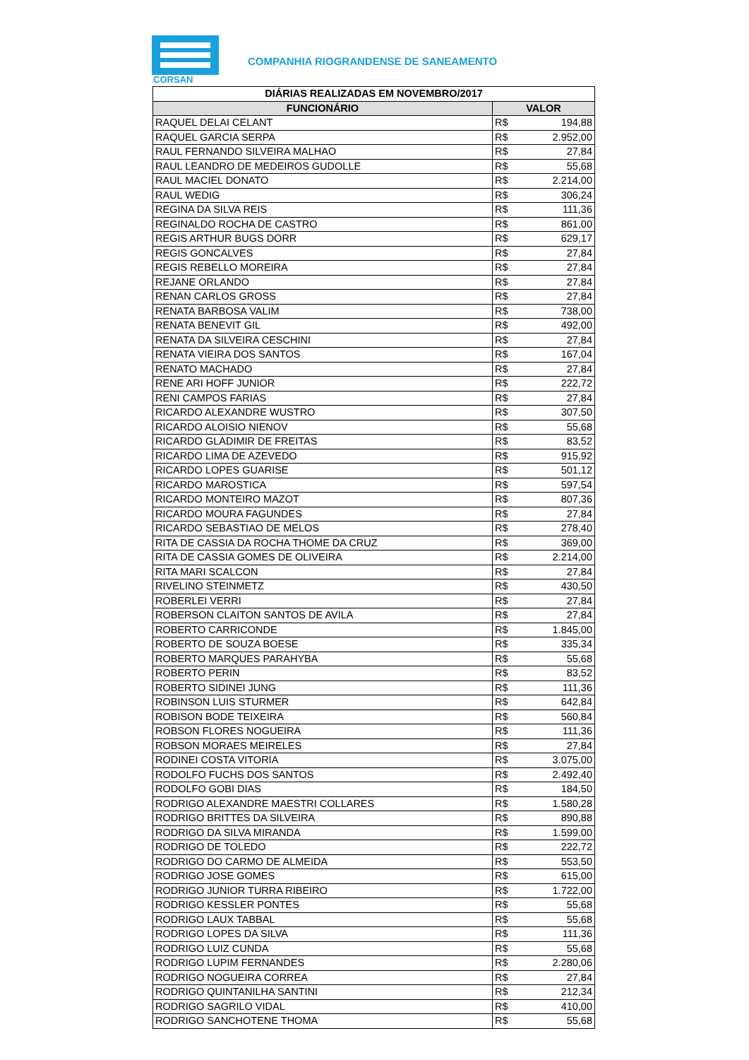CORSAN
COMPANHIA RIOGRANDENSE DE SANEAMENTO
| DIÁRIAS REALIZADAS EM NOVEMBRO/2017 | | |
| --- | --- | --- |
| FUNCIONÁRIO | VALOR | |
| RAQUEL DELAI CELANT | R$ | 194,88 |
| RAQUEL GARCIA SERPA | R$ | 2.952,00 |
| RAUL FERNANDO SILVEIRA MALHAO | R$ | 27,84 |
| RAUL LEANDRO DE MEDEIROS GUDOLLE | R$ | 55,68 |
| RAUL MACIEL DONATO | R$ | 2.214,00 |
| RAUL WEDIG | R$ | 306,24 |
| REGINA DA SILVA REIS | R$ | 111,36 |
| REGINALDO ROCHA DE CASTRO | R$ | 861,00 |
| REGIS ARTHUR BUGS DORR | R$ | 629,17 |
| REGIS GONCALVES | R$ | 27,84 |
| REGIS REBELLO MOREIRA | R$ | 27,84 |
| REJANE ORLANDO | R$ | 27,84 |
| RENAN CARLOS GROSS | R$ | 27,84 |
| RENATA BARBOSA VALIM | R$ | 738,00 |
| RENATA BENEVIT GIL | R$ | 492,00 |
| RENATA DA SILVEIRA CESCHINI | R$ | 27,84 |
| RENATA VIEIRA DOS SANTOS | R$ | 167,04 |
| RENATO MACHADO | R$ | 27,84 |
| RENE ARI HOFF JUNIOR | R$ | 222,72 |
| RENI CAMPOS FARIAS | R$ | 27,84 |
| RICARDO ALEXANDRE WUSTRO | R$ | 307,50 |
| RICARDO ALOISIO NIENOV | R$ | 55,68 |
| RICARDO GLADIMIR DE FREITAS | R$ | 83,52 |
| RICARDO LIMA DE AZEVEDO | R$ | 915,92 |
| RICARDO LOPES GUARISE | R$ | 501,12 |
| RICARDO MAROSTICA | R$ | 597,54 |
| RICARDO MONTEIRO MAZOT | R$ | 807,36 |
| RICARDO MOURA FAGUNDES | R$ | 27,84 |
| RICARDO SEBASTIAO DE MELOS | R$ | 278,40 |
| RITA DE CASSIA DA ROCHA THOME DA CRUZ | R$ | 369,00 |
| RITA DE CASSIA GOMES DE OLIVEIRA | R$ | 2.214,00 |
| RITA MARI SCALCON | R$ | 27,84 |
| RIVELINO STEINMETZ | R$ | 430,50 |
| ROBERLEI VERRI | R$ | 27,84 |
| ROBERSON CLAITON SANTOS DE AVILA | R$ | 27,84 |
| ROBERTO CARRICONDE | R$ | 1.845,00 |
| ROBERTO DE SOUZA BOESE | R$ | 335,34 |
| ROBERTO MARQUES PARAHYBA | R$ | 55,68 |
| ROBERTO PERIN | R$ | 83,52 |
| ROBERTO SIDINEI JUNG | R$ | 111,36 |
| ROBINSON LUIS STURMER | R$ | 642,84 |
| ROBISON BODE TEIXEIRA | R$ | 560,84 |
| ROBSON FLORES NOGUEIRA | R$ | 111,36 |
| ROBSON MORAES MEIRELES | R$ | 27,84 |
| RODINEI COSTA VITORIA | R$ | 3.075,00 |
| RODOLFO FUCHS DOS SANTOS | R$ | 2.492,40 |
| RODOLFO GOBI DIAS | R$ | 184,50 |
| RODRIGO ALEXANDRE MAESTRI COLLARES | R$ | 1.580,28 |
| RODRIGO BRITTES DA SILVEIRA | R$ | 890,88 |
| RODRIGO DA SILVA MIRANDA | R$ | 1.599,00 |
| RODRIGO DE TOLEDO | R$ | 222,72 |
| RODRIGO DO CARMO DE ALMEIDA | R$ | 553,50 |
| RODRIGO JOSE GOMES | R$ | 615,00 |
| RODRIGO JUNIOR TURRA RIBEIRO | R$ | 1.722,00 |
| RODRIGO KESSLER PONTES | R$ | 55,68 |
| RODRIGO LAUX TABBAL | R$ | 55,68 |
| RODRIGO LOPES DA SILVA | R$ | 111,36 |
| RODRIGO LUIZ CUNDA | R$ | 55,68 |
| RODRIGO LUPIM FERNANDES | R$ | 2.280,06 |
| RODRIGO NOGUEIRA CORREA | R$ | 27,84 |
| RODRIGO QUINTANILHA SANTINI | R$ | 212,34 |
| RODRIGO SAGRILO VIDAL | R$ | 410,00 |
| RODRIGO SANCHOTENE THOMA | R$ | 55,68 |